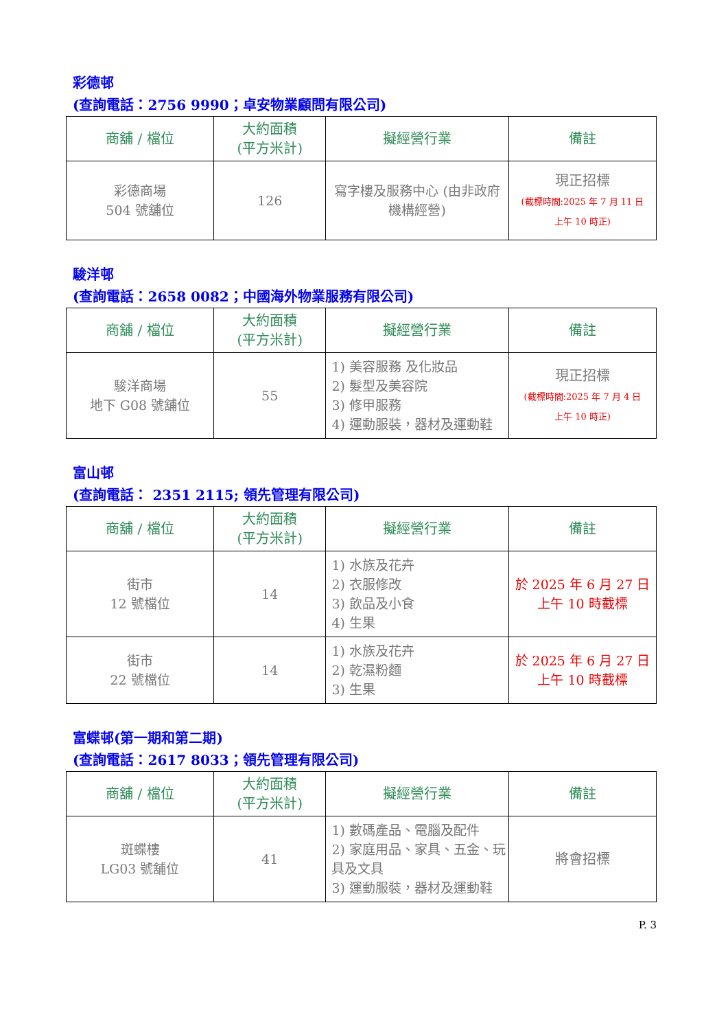彩德邨
(查詢電話：2756 9990；卓安物業顧問有限公司)
| 商舖 / 檔位 | 大約面積 (平方米計) | 擬經營行業 | 備註 |
| --- | --- | --- | --- |
| 彩德商場 504 號舖位 | 126 | 寫字樓及服務中心 (由非政府機構經營) | 現正招標 (截標時間:2025 年 7 月 11 日 上午 10 時正) |
駿洋邨
(查詢電話：2658 0082；中國海外物業服務有限公司)
| 商舖 / 檔位 | 大約面積 (平方米計) | 擬經營行業 | 備註 |
| --- | --- | --- | --- |
| 駿洋商場 地下 G08 號舖位 | 55 | 1) 美容服務 及化妝品 2) 髮型及美容院 3) 修甲服務 4) 運動服裝，器材及運動鞋 | 現正招標 (截標時間:2025 年 7 月 4 日 上午 10 時正) |
富山邨
(查詢電話： 2351 2115; 領先管理有限公司)
| 商舖 / 檔位 | 大約面積 (平方米計) | 擬經營行業 | 備註 |
| --- | --- | --- | --- |
| 街市 12 號檔位 | 14 | 1) 水族及花卉 2) 衣服修改 3) 飲品及小食 4) 生果 | 於 2025 年 6 月 27 日 上午 10 時截標 |
| 街市 22 號檔位 | 14 | 1) 水族及花卉 2) 乾濕粉麵 3) 生果 | 於 2025 年 6 月 27 日 上午 10 時截標 |
富蝶邨(第一期和第二期)
(查詢電話：2617 8033；領先管理有限公司)
| 商舖 / 檔位 | 大約面積 (平方米計) | 擬經營行業 | 備註 |
| --- | --- | --- | --- |
| 斑蝶樓 LG03 號舖位 | 41 | 1) 數碼產品、電腦及配件 2) 家庭用品、家具、五金、玩具及文具 3) 運動服裝，器材及運動鞋 | 將會招標 |
P. 3